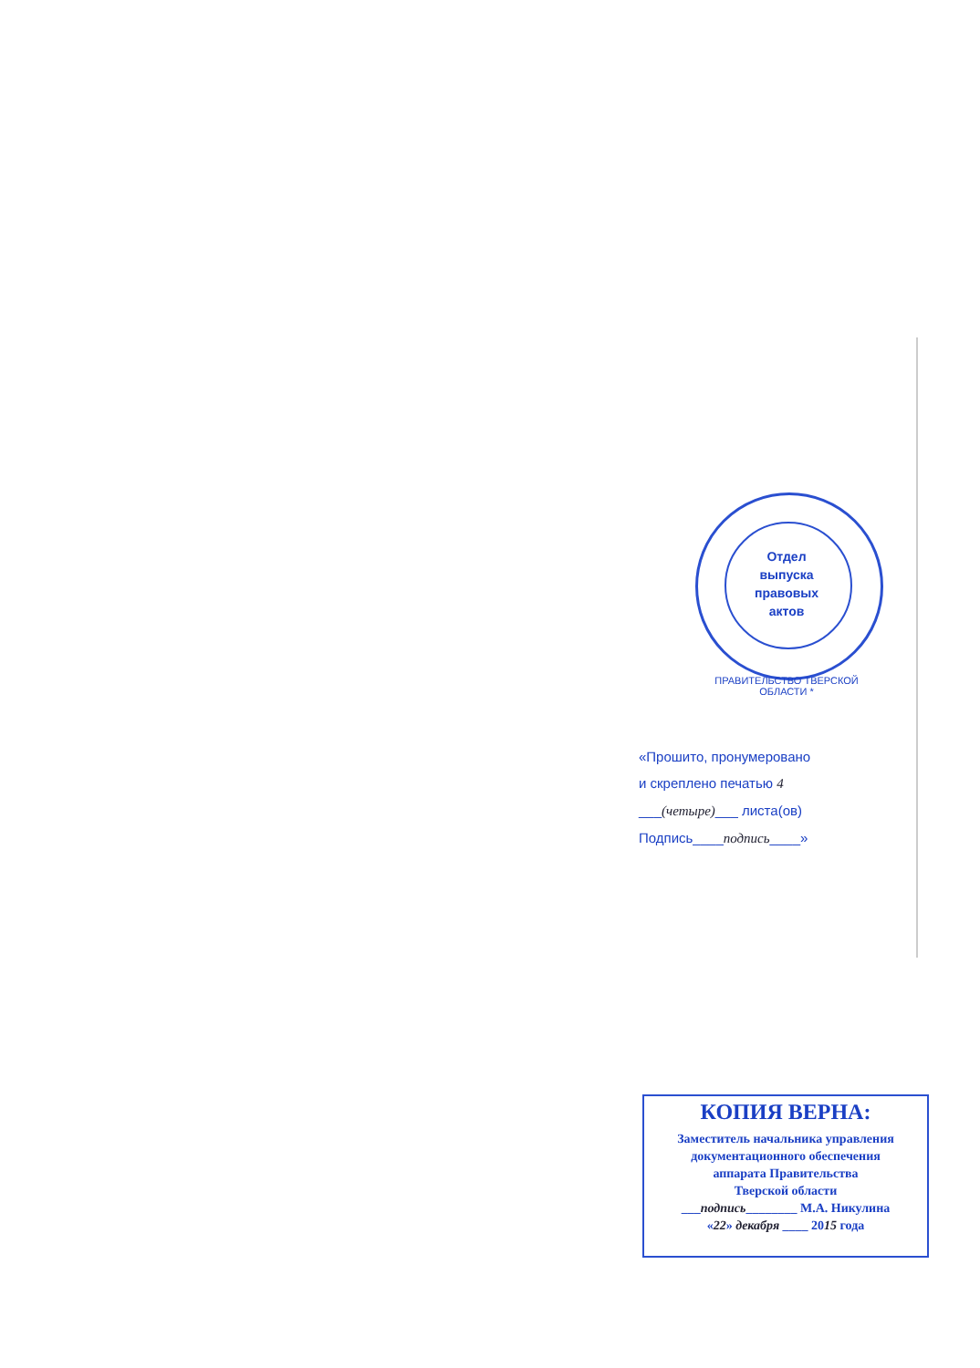Отдел
выпуска
правовых
актов
ПРАВИТЕЛЬСТВО ТВЕРСКОЙ ОБЛАСТИ *
«Прошито, пронумеровано
и скреплено печатью 4
___(четыре)___ листа(ов)
Подпись____подпись____»
КОПИЯ ВЕРНА:
Заместитель начальника управления
документационного обеспечения
аппарата Правительства
Тверской области
___подпись________ М.А. Никулина
«22» декабря ____ 2015 года